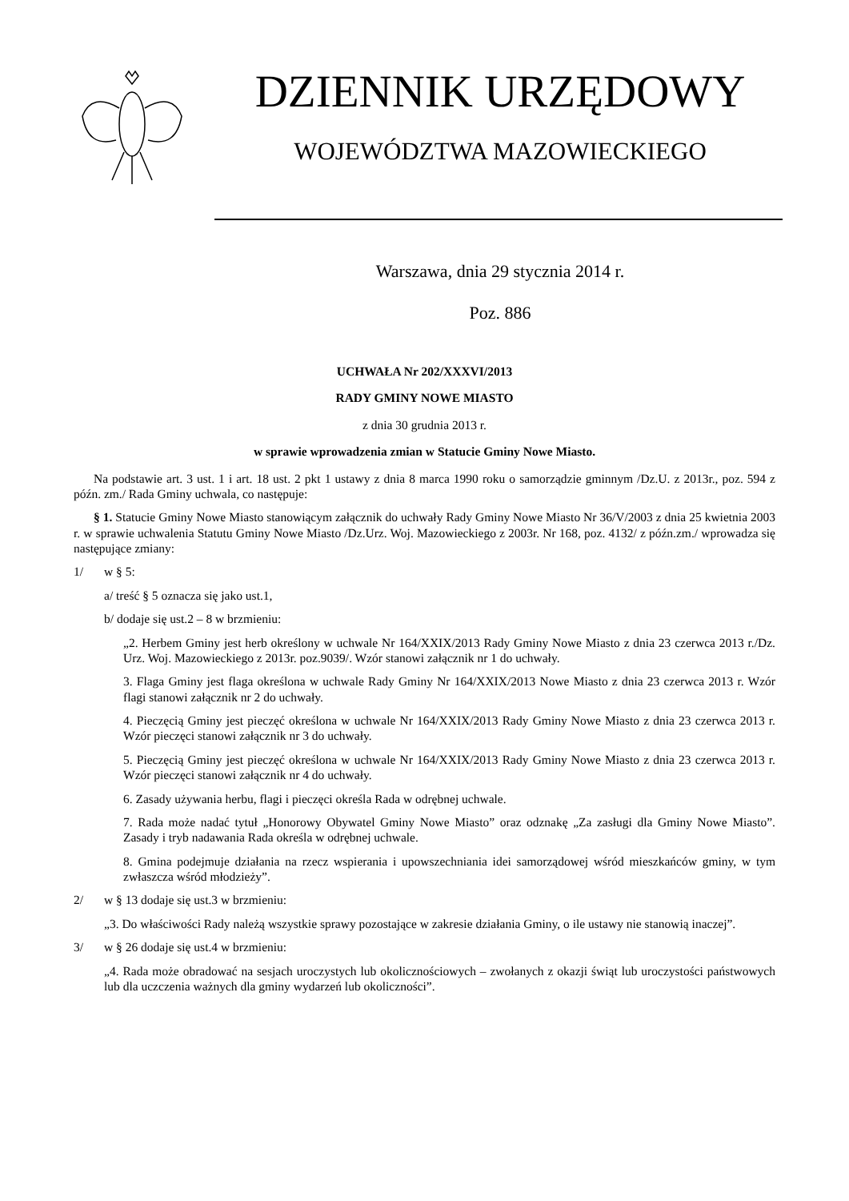DZIENNIK URZĘDOWY
WOJEWÓDZTWA MAZOWIECKIEGO
Warszawa, dnia 29 stycznia 2014 r.
Poz. 886
UCHWAŁA Nr 202/XXXVI/2013
RADY GMINY NOWE MIASTO
z dnia 30 grudnia 2013 r.
w sprawie wprowadzenia zmian w Statucie Gminy Nowe Miasto.
Na podstawie art. 3 ust. 1 i art. 18 ust. 2 pkt 1 ustawy z dnia 8 marca 1990 roku o samorządzie gminnym /Dz.U. z 2013r., poz. 594 z późn. zm./ Rada Gminy uchwala, co następuje:
§ 1. Statucie Gminy Nowe Miasto stanowiącym załącznik do uchwały Rady Gminy Nowe Miasto Nr 36/V/2003 z dnia 25 kwietnia 2003 r. w sprawie uchwalenia Statutu Gminy Nowe Miasto /Dz.Urz. Woj. Mazowieckiego z 2003r. Nr 168, poz. 4132/ z późn.zm./ wprowadza się następujące zmiany:
1/ w § 5:
a/ treść § 5 oznacza się jako ust.1,
b/ dodaje się ust.2 – 8 w brzmieniu:
„2. Herbem Gminy jest herb określony w uchwale Nr 164/XXIX/2013 Rady Gminy Nowe Miasto z dnia 23 czerwca 2013 r./Dz. Urz. Woj. Mazowieckiego z 2013r. poz.9039/. Wzór stanowi załącznik nr 1 do uchwały.
3. Flaga Gminy jest flaga określona w uchwale Rady Gminy Nr 164/XXIX/2013 Nowe Miasto z dnia 23 czerwca 2013 r. Wzór flagi stanowi załącznik nr 2 do uchwały.
4. Pieczęcią Gminy jest pieczęć określona w uchwale Nr 164/XXIX/2013 Rady Gminy Nowe Miasto z dnia 23 czerwca 2013 r. Wzór pieczęci stanowi załącznik nr 3 do uchwały.
5. Pieczęcią Gminy jest pieczęć określona w uchwale Nr 164/XXIX/2013 Rady Gminy Nowe Miasto z dnia 23 czerwca 2013 r. Wzór pieczęci stanowi załącznik nr 4 do uchwały.
6. Zasady używania herbu, flagi i pieczęci określa Rada w odrębnej uchwale.
7. Rada może nadać tytuł „Honorowy Obywatel Gminy Nowe Miasto” oraz odznakę „Za zasługi dla Gminy Nowe Miasto”. Zasady i tryb nadawania Rada określa w odrębnej uchwale.
8. Gmina podejmuje działania na rzecz wspierania i upowszechniania idei samorządowej wśród mieszkańców gminy, w tym zwłaszcza wśród młodzieży”.
2/ w § 13 dodaje się ust.3 w brzmieniu:
„3. Do właściwości Rady należą wszystkie sprawy pozostające w zakresie działania Gminy, o ile ustawy nie stanowią inaczej”.
3/ w § 26 dodaje się ust.4 w brzmieniu:
„4. Rada może obradować na sesjach uroczystych lub okolicznościowych – zwołanych z okazji świąt lub uroczystości państwowych lub dla uczczenia ważnych dla gminy wydarzeń lub okoliczności”.